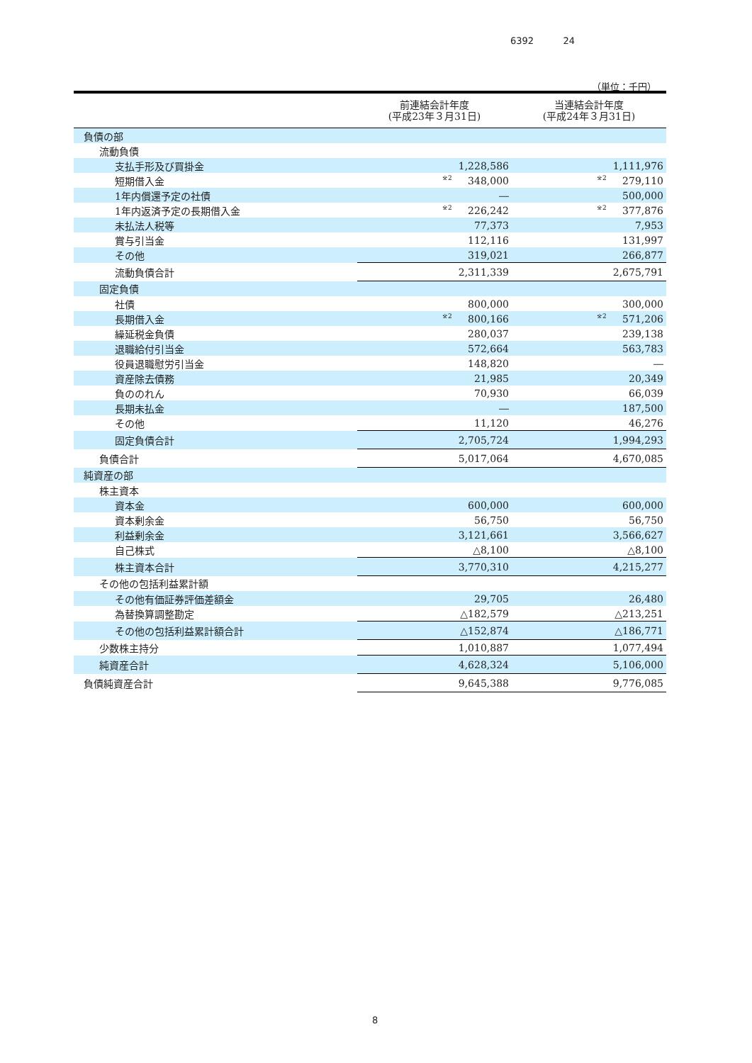6392 24
（単位：千円）
| | 前連結会計年度 (平成23年３月31日) | 当連結会計年度 (平成24年３月31日) |
| --- | --- | --- |
| 負債の部 | | |
| 流動負債 | | |
| 支払手形及び買掛金 | 1,228,586 | 1,111,976 |
| 短期借入金 | <sup>※2</sup> 348,000 | <sup>※2</sup> 279,110 |
| 1年内償還予定の社債 | ― | 500,000 |
| 1年内返済予定の長期借入金 | <sup>※2</sup> 226,242 | <sup>※2</sup> 377,876 |
| 未払法人税等 | 77,373 | 7,953 |
| 賞与引当金 | 112,116 | 131,997 |
| その他 | 319,021 | 266,877 |
| 流動負債合計 | 2,311,339 | 2,675,791 |
| 固定負債 | | |
| 社債 | 800,000 | 300,000 |
| 長期借入金 | <sup>※2</sup> 800,166 | <sup>※2</sup> 571,206 |
| 繰延税金負債 | 280,037 | 239,138 |
| 退職給付引当金 | 572,664 | 563,783 |
| 役員退職慰労引当金 | 148,820 | ― |
| 資産除去債務 | 21,985 | 20,349 |
| 負ののれん | 70,930 | 66,039 |
| 長期未払金 | ― | 187,500 |
| その他 | 11,120 | 46,276 |
| 固定負債合計 | 2,705,724 | 1,994,293 |
| 負債合計 | 5,017,064 | 4,670,085 |
| 純資産の部 | | |
| 株主資本 | | |
| 資本金 | 600,000 | 600,000 |
| 資本剰余金 | 56,750 | 56,750 |
| 利益剰余金 | 3,121,661 | 3,566,627 |
| 自己株式 | △8,100 | △8,100 |
| 株主資本合計 | 3,770,310 | 4,215,277 |
| その他の包括利益累計額 | | |
| その他有価証券評価差額金 | 29,705 | 26,480 |
| 為替換算調整勘定 | △182,579 | △213,251 |
| その他の包括利益累計額合計 | △152,874 | △186,771 |
| 少数株主持分 | 1,010,887 | 1,077,494 |
| 純資産合計 | 4,628,324 | 5,106,000 |
| 負債純資産合計 | 9,645,388 | 9,776,085 |
8